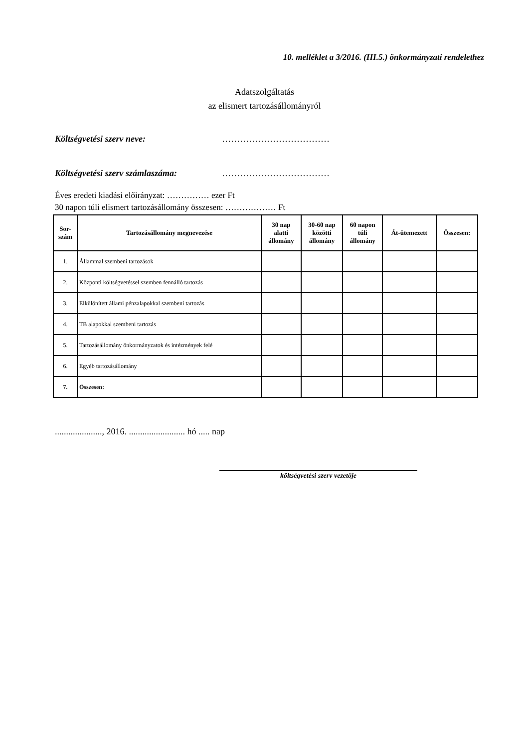10. melléklet a 3/2016. (III.5.) önkormányzati rendelethez
Adatszolgáltatás
az elismert tartozásállományról
Költségvetési szerv neve: ………………………………
Költségvetési szerv számlaszáma: ………………………………
Éves eredeti kiadási előirányzat: …………… ezer Ft
30 napon túli elismert tartozásállomány összesen: ……………… Ft
| Sor- szám | Tartozásállomány megnevezése | 30 nap alatti állomány | 30-60 nap közötti állomány | 60 napon túli állomány | Át-ütemezett | Összesen: |
| --- | --- | --- | --- | --- | --- | --- |
| 1. | Állammal szembeni tartozások | | | | | |
| 2. | Központi költségvetéssel szemben fennálló tartozás | | | | | |
| 3. | Elkülönített állami pénzalapokkal szembeni tartozás | | | | | |
| 4. | TB alapokkal szembeni tartozás | | | | | |
| 5. | Tartozásállomány önkormányzatok és intézmények felé | | | | | |
| 6. | Egyéb tartozásállomány | | | | | |
| 7. | Összesen: | | | | | |
....................., 2016. ......................... hó ..... nap
költségvetési szerv vezetője